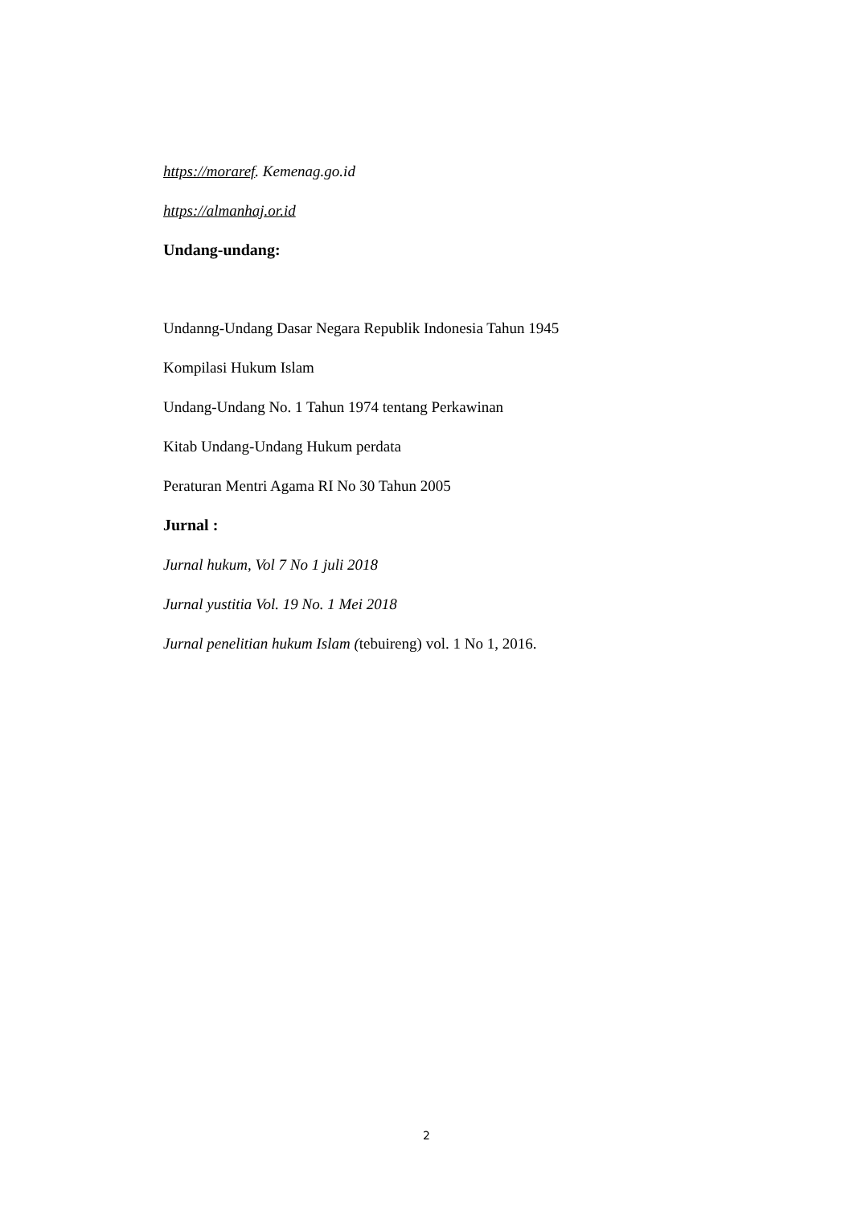https://moraref. Kemenag.go.id
https://almanhaj.or.id
Undang-undang:
Undanng-Undang Dasar Negara Republik Indonesia Tahun 1945
Kompilasi Hukum Islam
Undang-Undang No. 1 Tahun 1974 tentang Perkawinan
Kitab Undang-Undang Hukum perdata
Peraturan Mentri Agama RI No 30 Tahun 2005
Jurnal :
Jurnal hukum, Vol 7 No 1 juli 2018
Jurnal yustitia Vol. 19 No. 1 Mei 2018
Jurnal penelitian hukum Islam (tebuireng) vol. 1 No 1, 2016.
2